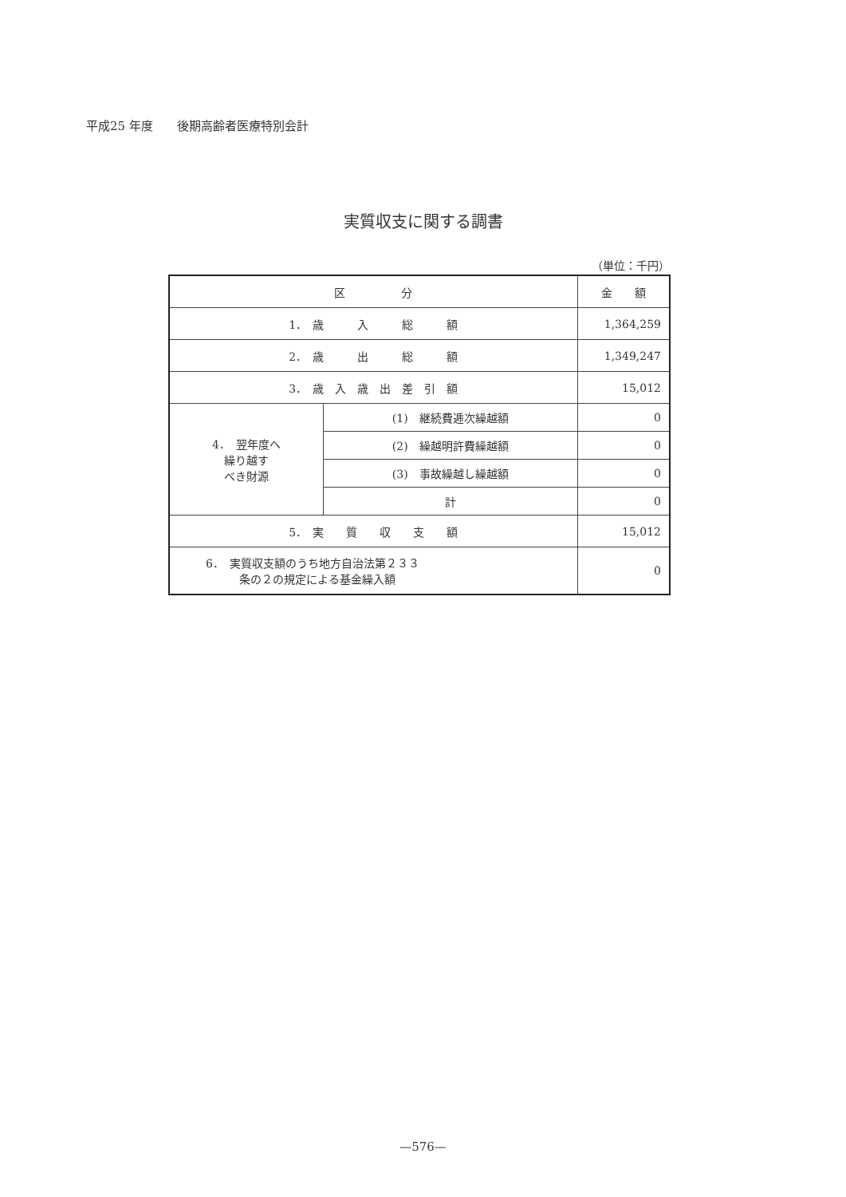平成25 年度　　後期高齢者医療特別会計
実質収支に関する調書
（単位：千円）
| 区 分 | | 金 額 |
| --- | --- | --- |
| 1． 歳 入 総 額 | | 1,364,259 |
| 2． 歳 出 総 額 | | 1,349,247 |
| 3． 歳 入 歳 出 差 引 額 | | 15,012 |
| 4． 翌年度へ 繰り越す べき財源 | (1) 継続費逓次繰越額 | 0 |
| | (2) 繰越明許費繰越額 | 0 |
| | (3) 事故繰越し繰越額 | 0 |
| | 計 | 0 |
| 5． 実 質 収 支 額 | | 15,012 |
| 6． 実質収支額のうち地方自治法第２３３ 条の２の規定による基金繰入額 | | 0 |
—576—